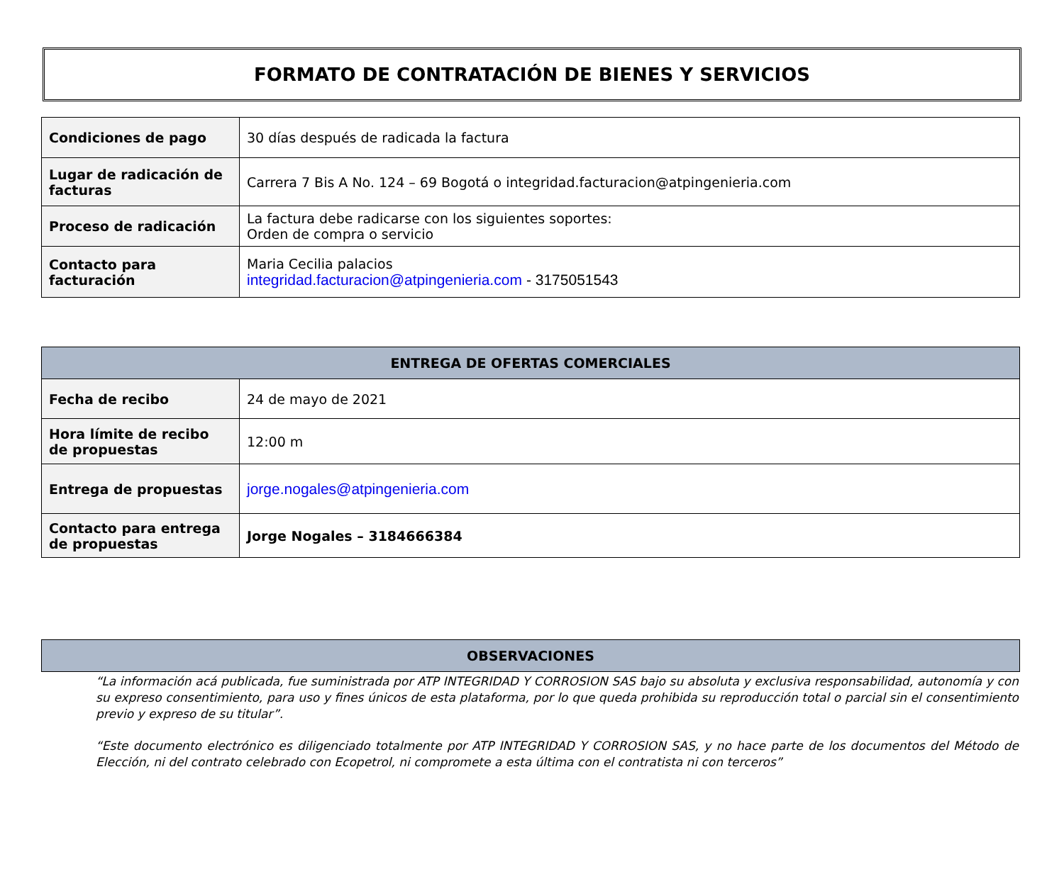FORMATO DE CONTRATACIÓN DE BIENES Y SERVICIOS
| Condiciones de pago | 30 días después de radicada la factura |
| Lugar de radicación de facturas | Carrera 7 Bis A No. 124 – 69 Bogotá o integridad.facturacion@atpingenieria.com |
| Proceso de radicación | La factura debe radicarse con los siguientes soportes: Orden de compra o servicio |
| Contacto para facturación | Maria Cecilia palacios integridad.facturacion@atpingenieria.com - 3175051543 |
| ENTREGA DE OFERTAS COMERCIALES | |
| --- | --- |
| Fecha de recibo | 24 de mayo de 2021 |
| Hora límite de recibo de propuestas | 12:00 m |
| Entrega de propuestas | jorge.nogales@atpingenieria.com |
| Contacto para entrega de propuestas | Jorge Nogales – 3184666384 |
| OBSERVACIONES |
| --- |
“La información acá publicada, fue suministrada por ATP INTEGRIDAD Y CORROSION SAS bajo su absoluta y exclusiva responsabilidad, autonomía y con su expreso consentimiento, para uso y fines únicos de esta plataforma, por lo que queda prohibida su reproducción total o parcial sin el consentimiento previo y expreso de su titular”.
“Este documento electrónico es diligenciado totalmente por ATP INTEGRIDAD Y CORROSION SAS, y no hace parte de los documentos del Método de Elección, ni del contrato celebrado con Ecopetrol, ni compromete a esta última con el contratista ni con terceros”